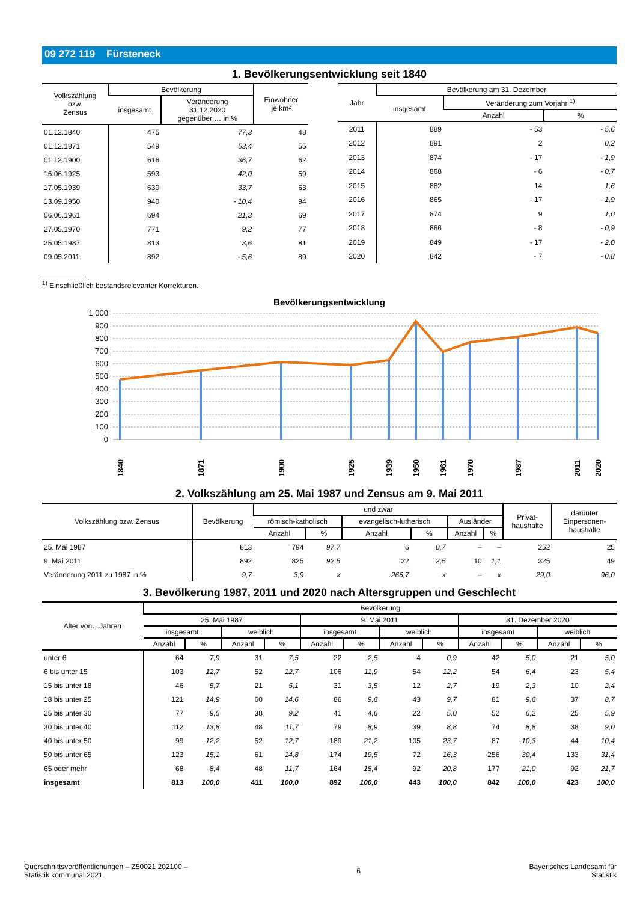09 272 119 Fürsteneck
1. Bevölkerungsentwicklung seit 1840
| Volkszählung bzw. Zensus | Bevölkerung | | Einwohner je km² |
| --- | --- | --- | --- |
| | insgesamt | Veränderung 31.12.2020 gegenüber … in % | |
| 01.12.1840 | 475 | 77,3 | 48 |
| 01.12.1871 | 549 | 53,4 | 55 |
| 01.12.1900 | 616 | 36,7 | 62 |
| 16.06.1925 | 593 | 42,0 | 59 |
| 17.05.1939 | 630 | 33,7 | 63 |
| 13.09.1950 | 940 | - 10,4 | 94 |
| 06.06.1961 | 694 | 21,3 | 69 |
| 27.05.1970 | 771 | 9,2 | 77 |
| 25.05.1987 | 813 | 3,6 | 81 |
| 09.05.2011 | 892 | - 5,6 | 89 |
| Jahr | Bevölkerung am 31. Dezember | | |
| --- | --- | --- | --- |
| | insgesamt | Veränderung zum Vorjahr <sup>1)</sup> | |
| | | Anzahl | % |
| 2011 | 889 | - 53 | - 5,6 |
| 2012 | 891 | 2 | 0,2 |
| 2013 | 874 | - 17 | - 1,9 |
| 2014 | 868 | - 6 | - 0,7 |
| 2015 | 882 | 14 | 1,6 |
| 2016 | 865 | - 17 | - 1,9 |
| 2017 | 874 | 9 | 1,0 |
| 2018 | 866 | - 8 | - 0,9 |
| 2019 | 849 | - 17 | - 2,0 |
| 2020 | 842 | - 7 | - 0,8 |
<sup>1)</sup> Einschließlich bestandsrelevanter Korrekturen.
Bevölkerungsentwicklung
1 000
900
800
700
600
500
400
300
200
100
0
1840
1871
1900
1925
1939
1950
1961
1970
1987
2011
2020
2. Volkszählung am 25. Mai 1987 und Zensus am 9. Mai 2011
| Volkszählung bzw. Zensus | Bevölkerung | und zwar | | | | | | Privat- haushalte | darunter Einpersonen- haushalte |
| --- | --- | --- | --- | --- | --- | --- | --- | --- | --- |
| | | römisch-katholisch | | evangelisch-lutherisch | | Ausländer | | | |
| | | Anzahl | % | Anzahl | % | Anzahl | % | | |
| 25. Mai 1987 | 813 | 794 | 97,7 | 6 | 0,7 | – | – | 252 | 25 |
| 9. Mai 2011 | 892 | 825 | 92,5 | 22 | 2,5 | 10 | 1,1 | 325 | 49 |
| Veränderung 2011 zu 1987 in % | 9,7 | 3,9 | x | 266,7 | x | – | x | 29,0 | 96,0 |
3. Bevölkerung 1987, 2011 und 2020 nach Altersgruppen und Geschlecht
| Alter von…Jahren | Bevölkerung | | | | | | | | | | | |
| --- | --- | --- | --- | --- | --- | --- | --- | --- | --- | --- | --- | --- |
| | 25. Mai 1987 | | | | 9. Mai 2011 | | | | 31. Dezember 2020 | | | |
| | insgesamt | | weiblich | | insgesamt | | weiblich | | insgesamt | | weiblich | |
| | Anzahl | % | Anzahl | % | Anzahl | % | Anzahl | % | Anzahl | % | Anzahl | % |
| unter 6 | 64 | 7,9 | 31 | 7,5 | 22 | 2,5 | 4 | 0,9 | 42 | 5,0 | 21 | 5,0 |
| 6 bis unter 15 | 103 | 12,7 | 52 | 12,7 | 106 | 11,9 | 54 | 12,2 | 54 | 6,4 | 23 | 5,4 |
| 15 bis unter 18 | 46 | 5,7 | 21 | 5,1 | 31 | 3,5 | 12 | 2,7 | 19 | 2,3 | 10 | 2,4 |
| 18 bis unter 25 | 121 | 14,9 | 60 | 14,6 | 86 | 9,6 | 43 | 9,7 | 81 | 9,6 | 37 | 8,7 |
| 25 bis unter 30 | 77 | 9,5 | 38 | 9,2 | 41 | 4,6 | 22 | 5,0 | 52 | 6,2 | 25 | 5,9 |
| 30 bis unter 40 | 112 | 13,8 | 48 | 11,7 | 79 | 8,9 | 39 | 8,8 | 74 | 8,8 | 38 | 9,0 |
| 40 bis unter 50 | 99 | 12,2 | 52 | 12,7 | 189 | 21,2 | 105 | 23,7 | 87 | 10,3 | 44 | 10,4 |
| 50 bis unter 65 | 123 | 15,1 | 61 | 14,8 | 174 | 19,5 | 72 | 16,3 | 256 | 30,4 | 133 | 31,4 |
| 65 oder mehr | 68 | 8,4 | 48 | 11,7 | 164 | 18,4 | 92 | 20,8 | 177 | 21,0 | 92 | 21,7 |
| insgesamt | 813 | 100,0 | 411 | 100,0 | 892 | 100,0 | 443 | 100,0 | 842 | 100,0 | 423 | 100,0 |
Querschnittsveröffentlichungen – Z50021 202100 –
Statistik kommunal 2021
6 Bayerisches Landesamt für
Statistik